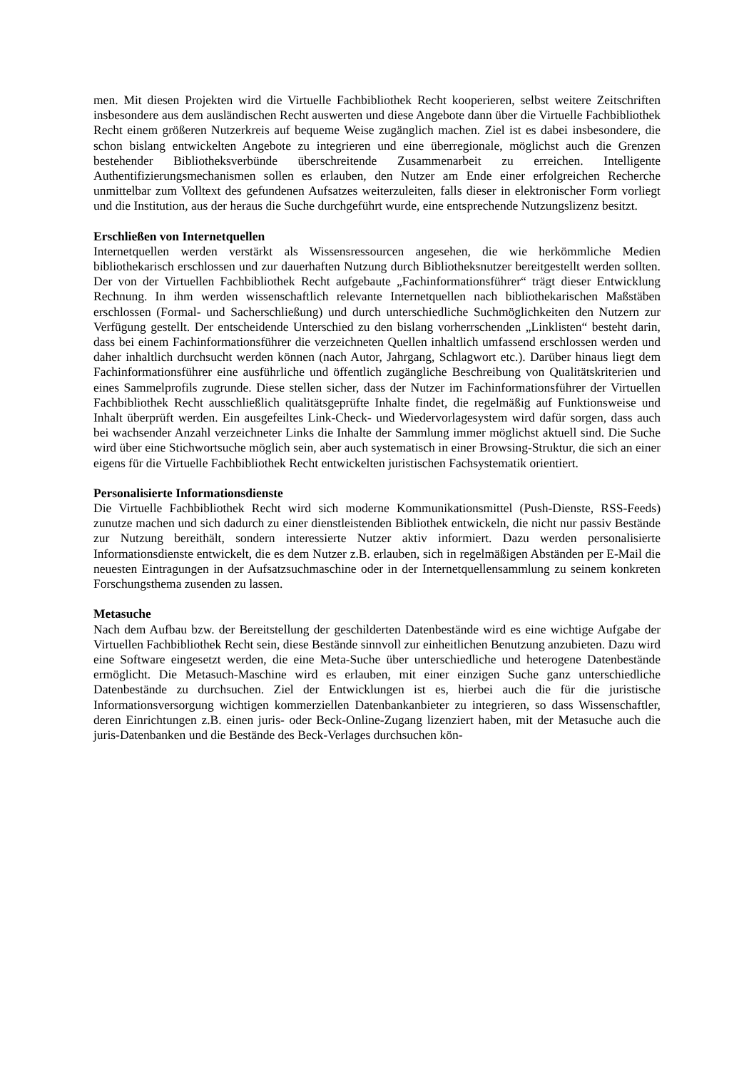men. Mit diesen Projekten wird die Virtuelle Fachbibliothek Recht kooperieren, selbst weitere Zeitschriften insbesondere aus dem ausländischen Recht auswerten und diese Angebote dann über die Virtuelle Fachbibliothek Recht einem größeren Nutzerkreis auf bequeme Weise zugänglich machen. Ziel ist es dabei insbesondere, die schon bislang entwickelten Angebote zu integrieren und eine überregionale, möglichst auch die Grenzen bestehender Bibliotheksverbünde überschreitende Zusammenarbeit zu erreichen. Intelligente Authentifizierungsmechanismen sollen es erlauben, den Nutzer am Ende einer erfolgreichen Recherche unmittelbar zum Volltext des gefundenen Aufsatzes weiterzuleiten, falls dieser in elektronischer Form vorliegt und die Institution, aus der heraus die Suche durchgeführt wurde, eine entsprechende Nutzungslizenz besitzt.
Erschließen von Internetquellen
Internetquellen werden verstärkt als Wissensressourcen angesehen, die wie herkömmliche Medien bibliothekarisch erschlossen und zur dauerhaften Nutzung durch Bibliotheksnutzer bereitgestellt werden sollten. Der von der Virtuellen Fachbibliothek Recht aufgebaute „Fachinformationsführer“ trägt dieser Entwicklung Rechnung. In ihm werden wissenschaftlich relevante Internetquellen nach bibliothekarischen Maßstäben erschlossen (Formal- und Sacherschließung) und durch unterschiedliche Suchmöglichkeiten den Nutzern zur Verfügung gestellt. Der entscheidende Unterschied zu den bislang vorherrschenden „Linklisten“ besteht darin, dass bei einem Fachinformationsführer die verzeichneten Quellen inhaltlich umfassend erschlossen werden und daher inhaltlich durchsucht werden können (nach Autor, Jahrgang, Schlagwort etc.). Darüber hinaus liegt dem Fachinformationsführer eine ausführliche und öffentlich zugängliche Beschreibung von Qualitätskriterien und eines Sammelprofils zugrunde. Diese stellen sicher, dass der Nutzer im Fachinformationsführer der Virtuellen Fachbibliothek Recht ausschließlich qualitätsgeprüfte Inhalte findet, die regelmäßig auf Funktionsweise und Inhalt überprüft werden. Ein ausgefeiltes Link-Check- und Wiedervorlagesystem wird dafür sorgen, dass auch bei wachsender Anzahl verzeichneter Links die Inhalte der Sammlung immer möglichst aktuell sind. Die Suche wird über eine Stichwortsuche möglich sein, aber auch systematisch in einer Browsing-Struktur, die sich an einer eigens für die Virtuelle Fachbibliothek Recht entwickelten juristischen Fachsystematik orientiert.
Personalisierte Informationsdienste
Die Virtuelle Fachbibliothek Recht wird sich moderne Kommunikationsmittel (Push-Dienste, RSS-Feeds) zunutze machen und sich dadurch zu einer dienstleistenden Bibliothek entwickeln, die nicht nur passiv Bestände zur Nutzung bereithält, sondern interessierte Nutzer aktiv informiert. Dazu werden personalisierte Informationsdienste entwickelt, die es dem Nutzer z.B. erlauben, sich in regelmäßigen Abständen per E-Mail die neuesten Eintragungen in der Aufsatzsuchmaschine oder in der Internetquellensammlung zu seinem konkreten Forschungsthema zusenden zu lassen.
Metasuche
Nach dem Aufbau bzw. der Bereitstellung der geschilderten Datenbestände wird es eine wichtige Aufgabe der Virtuellen Fachbibliothek Recht sein, diese Bestände sinnvoll zur einheitlichen Benutzung anzubieten. Dazu wird eine Software eingesetzt werden, die eine Meta-Suche über unterschiedliche und heterogene Datenbestände ermöglicht. Die Metasuch-Maschine wird es erlauben, mit einer einzigen Suche ganz unterschiedliche Datenbestände zu durchsuchen. Ziel der Entwicklungen ist es, hierbei auch die für die juristische Informationsversorgung wichtigen kommerziellen Datenbankanbieter zu integrieren, so dass Wissenschaftler, deren Einrichtungen z.B. einen juris- oder Beck-Online-Zugang lizenziert haben, mit der Metasuche auch die juris-Datenbanken und die Bestände des Beck-Verlages durchsuchen kön-